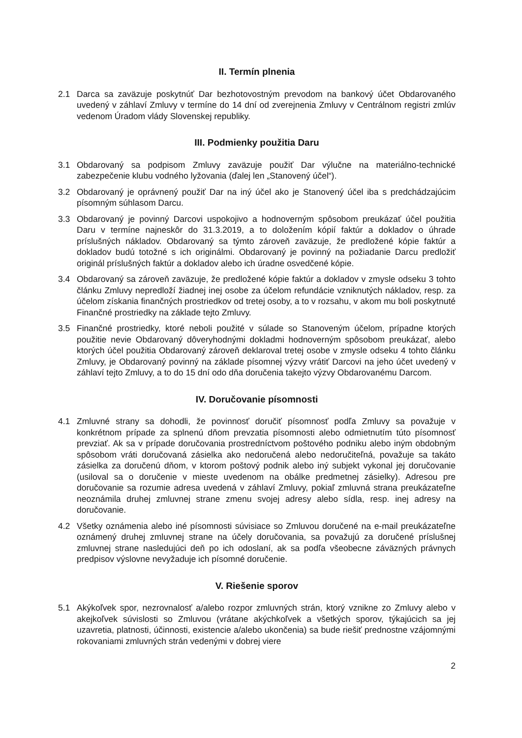II. Termín plnenia
2.1 Darca sa zaväzuje poskytnúť Dar bezhotovostným prevodom na bankový účet Obdarovaného uvedený v záhlaví Zmluvy v termíne do 14 dní od zverejnenia Zmluvy v Centrálnom registri zmlúv vedenom Úradom vlády Slovenskej republiky.
III. Podmienky použitia Daru
3.1 Obdarovaný sa podpisom Zmluvy zaväzuje použiť Dar výlučne na materiálno-technické zabezpečenie klubu vodného lyžovania (ďalej len „Stanovený účel“).
3.2 Obdarovaný je oprávnený použiť Dar na iný účel ako je Stanovený účel iba s predchádzajúcim písomným súhlasom Darcu.
3.3 Obdarovaný je povinný Darcovi uspokojivo a hodnoverným spôsobom preukázať účel použitia Daru v termíne najneskôr do 31.3.2019, a to doložením kópií faktúr a dokladov o úhrade príslušných nákladov. Obdarovaný sa týmto zároveň zaväzuje, že predložené kópie faktúr a dokladov budú totožné s ich originálmi. Obdarovaný je povinný na požiadanie Darcu predložiť originál príslušných faktúr a dokladov alebo ich úradne osvedčené kópie.
3.4 Obdarovaný sa zároveň zaväzuje, že predložené kópie faktúr a dokladov v zmysle odseku 3 tohto článku Zmluvy nepredloží žiadnej inej osobe za účelom refundácie vzniknutých nákladov, resp. za účelom získania finančných prostriedkov od tretej osoby, a to v rozsahu, v akom mu boli poskytnuté Finančné prostriedky na základe tejto Zmluvy.
3.5 Finančné prostriedky, ktoré neboli použité v súlade so Stanoveným účelom, prípadne ktorých použitie nevie Obdarovaný dôveryhodnými dokladmi hodnoverným spôsobom preukázať, alebo ktorých účel použitia Obdarovaný zároveň deklaroval tretej osobe v zmysle odseku 4 tohto článku Zmluvy, je Obdarovaný povinný na základe písomnej výzvy vrátiť Darcovi na jeho účet uvedený v záhlaví tejto Zmluvy, a to do 15 dní odo dňa doručenia takejto výzvy Obdarovanému Darcom.
IV. Doručovanie písomnosti
4.1 Zmluvné strany sa dohodli, že povinnosť doručiť písomnosť podľa Zmluvy sa považuje v konkrétnom prípade za splnenú dňom prevzatia písomnosti alebo odmietnutím túto písomnosť prevziať. Ak sa v prípade doručovania prostredníctvom poštového podniku alebo iným obdobným spôsobom vráti doručovaná zásielka ako nedoručená alebo nedoručiteľná, považuje sa takáto zásielka za doručenú dňom, v ktorom poštový podnik alebo iný subjekt vykonal jej doručovanie (usiloval sa o doručenie v mieste uvedenom na obálke predmetnej zásielky). Adresou pre doručovanie sa rozumie adresa uvedená v záhlaví Zmluvy, pokiaľ zmluvná strana preukázateľne neoznámila druhej zmluvnej strane zmenu svojej adresy alebo sídla, resp. inej adresy na doručovanie.
4.2 Všetky oznámenia alebo iné písomnosti súvisiace so Zmluvou doručené na e-mail preukázateľne oznámený druhej zmluvnej strane na účely doručovania, sa považujú za doručené príslušnej zmluvnej strane nasledujúci deň po ich odoslaní, ak sa podľa všeobecne záväzných právnych predpisov výslovne nevyžaduje ich písomné doručenie.
V. Riešenie sporov
5.1 Akýkoľvek spor, nezrovnalosť a/alebo rozpor zmluvných strán, ktorý vznikne zo Zmluvy alebo v akejkoľvek súvislosti so Zmluvou (vrátane akýchkoľvek a všetkých sporov, týkajúcich sa jej uzavretia, platnosti, účinnosti, existencie a/alebo ukončenia) sa bude riešiť prednostne vzájomnými rokovaniami zmluvných strán vedenými v dobrej viere
2